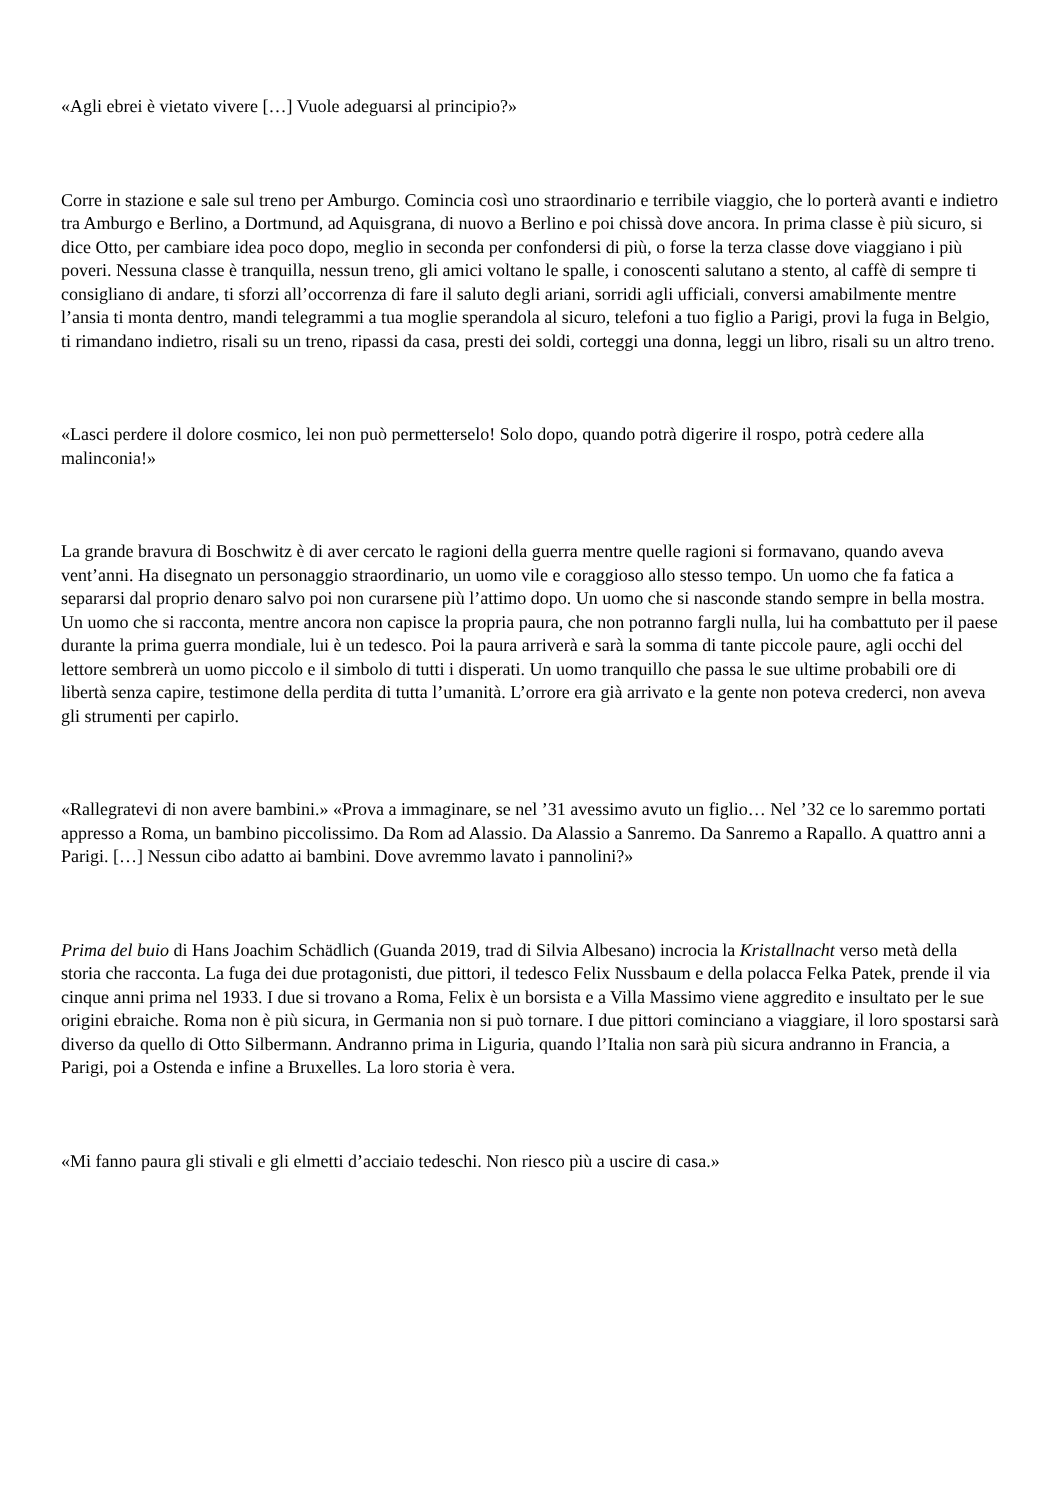«Agli ebrei è vietato vivere […] Vuole adeguarsi al principio?»
Corre in stazione e sale sul treno per Amburgo. Comincia così uno straordinario e terribile viaggio, che lo porterà avanti e indietro tra Amburgo e Berlino, a Dortmund, ad Aquisgrana, di nuovo a Berlino e poi chissà dove ancora. In prima classe è più sicuro, si dice Otto, per cambiare idea poco dopo, meglio in seconda per confondersi di più, o forse la terza classe dove viaggiano i più poveri. Nessuna classe è tranquilla, nessun treno, gli amici voltano le spalle, i conoscenti salutano a stento, al caffè di sempre ti consigliano di andare, ti sforzi all’occorrenza di fare il saluto degli ariani, sorridi agli ufficiali, conversi amabilmente mentre l’ansia ti monta dentro, mandi telegrammi a tua moglie sperandola al sicuro, telefoni a tuo figlio a Parigi, provi la fuga in Belgio, ti rimandano indietro, risali su un treno, ripassi da casa, presti dei soldi, corteggi una donna, leggi un libro, risali su un altro treno.
«Lasci perdere il dolore cosmico, lei non può permetterselo! Solo dopo, quando potrà digerire il rospo, potrà cedere alla malinconia!»
La grande bravura di Boschwitz è di aver cercato le ragioni della guerra mentre quelle ragioni si formavano, quando aveva vent’anni. Ha disegnato un personaggio straordinario, un uomo vile e coraggioso allo stesso tempo. Un uomo che fa fatica a separarsi dal proprio denaro salvo poi non curarsene più l’attimo dopo. Un uomo che si nasconde stando sempre in bella mostra. Un uomo che si racconta, mentre ancora non capisce la propria paura, che non potranno fargli nulla, lui ha combattuto per il paese durante la prima guerra mondiale, lui è un tedesco. Poi la paura arriverà e sarà la somma di tante piccole paure, agli occhi del lettore sembrerà un uomo piccolo e il simbolo di tutti i disperati. Un uomo tranquillo che passa le sue ultime probabili ore di libertà senza capire, testimone della perdita di tutta l’umanità. L’orrore era già arrivato e la gente non poteva crederci, non aveva gli strumenti per capirlo.
«Rallegratevi di non avere bambini.» «Prova a immaginare, se nel ’31 avessimo avuto un figlio… Nel ’32 ce lo saremmo portati appresso a Roma, un bambino piccolissimo. Da Rom ad Alassio. Da Alassio a Sanremo. Da Sanremo a Rapallo. A quattro anni a Parigi. […] Nessun cibo adatto ai bambini. Dove avremmo lavato i pannolini?»
Prima del buio di Hans Joachim Schädlich (Guanda 2019, trad di Silvia Albesano) incrocia la Kristallnacht verso metà della storia che racconta. La fuga dei due protagonisti, due pittori, il tedesco Felix Nussbaum e della polacca Felka Patek, prende il via cinque anni prima nel 1933. I due si trovano a Roma, Felix è un borsista e a Villa Massimo viene aggredito e insultato per le sue origini ebraiche. Roma non è più sicura, in Germania non si può tornare. I due pittori cominciano a viaggiare, il loro spostarsi sarà diverso da quello di Otto Silbermann. Andranno prima in Liguria, quando l’Italia non sarà più sicura andranno in Francia, a Parigi, poi a Ostenda e infine a Bruxelles. La loro storia è vera.
«Mi fanno paura gli stivali e gli elmetti d’acciaio tedeschi. Non riesco più a uscire di casa.»